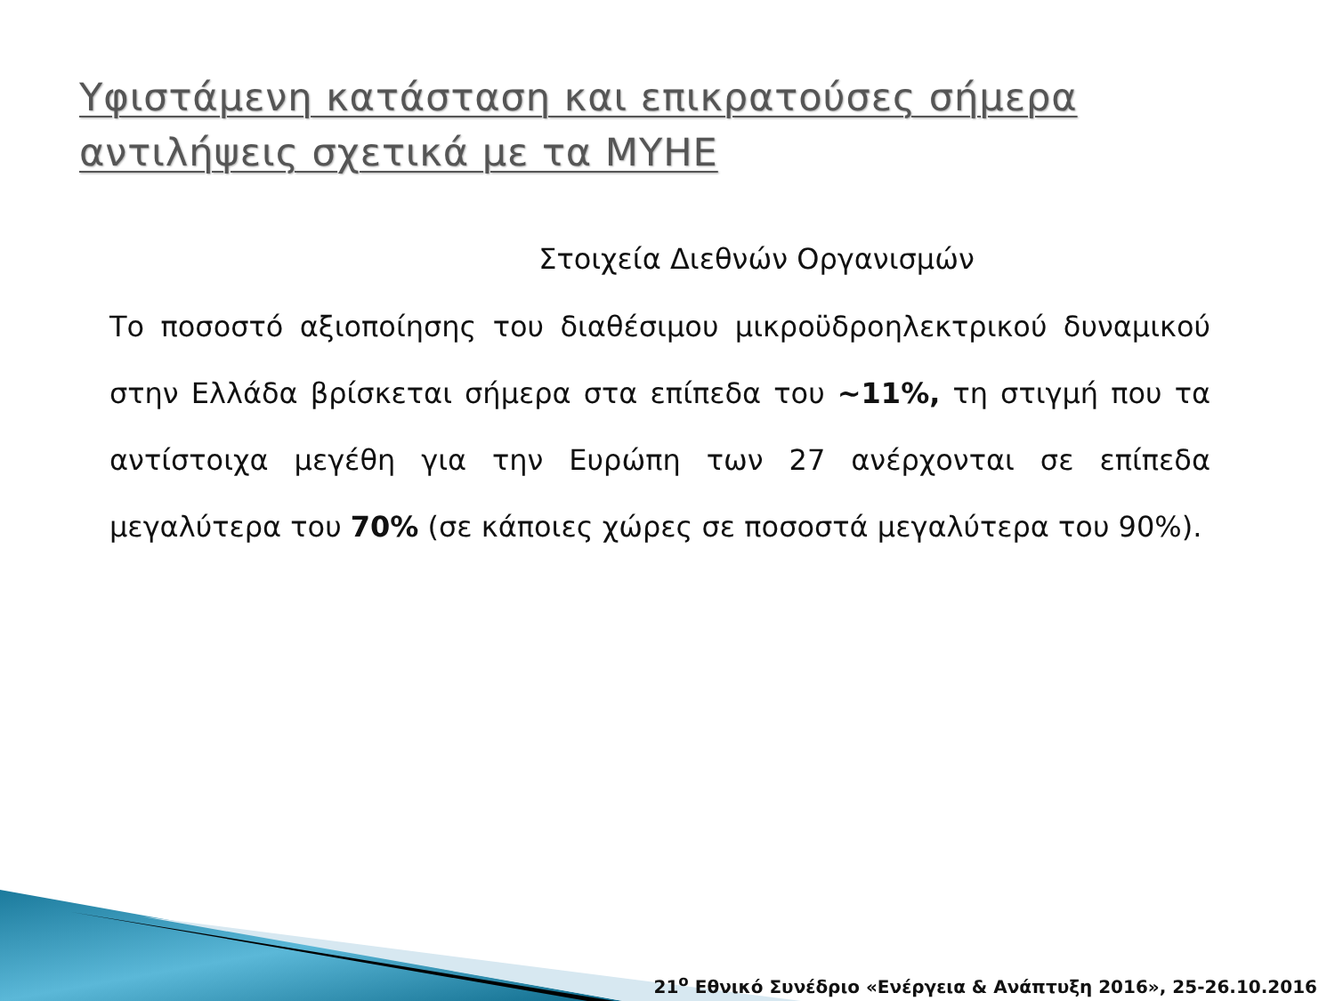Υφιστάμενη κατάσταση και επικρατούσες σήμερα αντιλήψεις σχετικά με τα ΜΥΗΕ
Στοιχεία Διεθνών Οργανισμών
Το ποσοστό αξιοποίησης του διαθέσιμου μικροϋδροηλεκτρικού δυναμικού στην Ελλάδα βρίσκεται σήμερα στα επίπεδα του ~11%, τη στιγμή που τα αντίστοιχα μεγέθη για την Ευρώπη των 27 ανέρχονται σε επίπεδα μεγαλύτερα του 70% (σε κάποιες χώρες σε ποσοστά μεγαλύτερα του 90%).
21<sup>ο</sup> Εθνικό Συνέδριο «Ενέργεια & Ανάπτυξη 2016», 25-26.10.2016